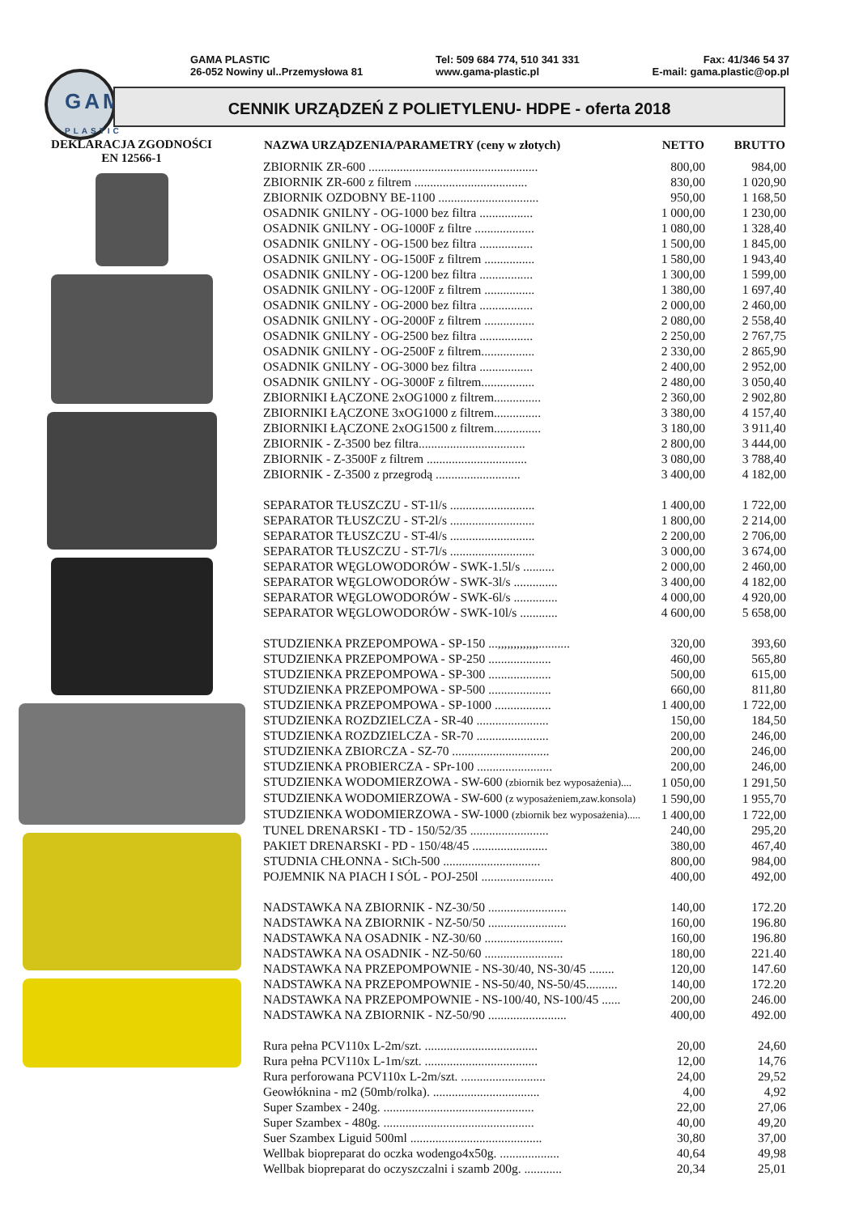GAMA
PLASTIC
GAMA PLASTIC
26-052 Nowiny ul..Przemysłowa 81
Tel: 509 684 774, 510 341 331
www.gama-plastic.pl
Fax: 41/346 54 37
E-mail: gama.plastic@op.pl
CENNIK URZĄDZEŃ Z POLIETYLENU- HDPE - oferta 2018
DEKLARACJA ZGODNOŚCI
EN 12566-1
| NAZWA URZĄDZENIA/PARAMETRY (ceny w złotych) | NETTO | BRUTTO |
| --- | --- | --- |
| ZBIORNIK ZR-600 ...................................................... | 800,00 | 984,00 |
| ZBIORNIK ZR-600 z filtrem .................................... | 830,00 | 1 020,90 |
| ZBIORNIK OZDOBNY BE-1100 ................................ | 950,00 | 1 168,50 |
| OSADNIK GNILNY - OG-1000 bez filtra ................. | 1 000,00 | 1 230,00 |
| OSADNIK GNILNY - OG-1000F z filtre ................... | 1 080,00 | 1 328,40 |
| OSADNIK GNILNY - OG-1500 bez filtra ................. | 1 500,00 | 1 845,00 |
| OSADNIK GNILNY - OG-1500F z filtrem ................ | 1 580,00 | 1 943,40 |
| OSADNIK GNILNY - OG-1200 bez filtra ................. | 1 300,00 | 1 599,00 |
| OSADNIK GNILNY - OG-1200F z filtrem ................ | 1 380,00 | 1 697,40 |
| OSADNIK GNILNY - OG-2000 bez filtra ................. | 2 000,00 | 2 460,00 |
| OSADNIK GNILNY - OG-2000F z filtrem ................ | 2 080,00 | 2 558,40 |
| OSADNIK GNILNY - OG-2500 bez filtra ................. | 2 250,00 | 2 767,75 |
| OSADNIK GNILNY - OG-2500F z filtrem................. | 2 330,00 | 2 865,90 |
| OSADNIK GNILNY - OG-3000 bez filtra ................. | 2 400,00 | 2 952,00 |
| OSADNIK GNILNY - OG-3000F z filtrem................. | 2 480,00 | 3 050,40 |
| ZBIORNIKI ŁĄCZONE 2xOG1000 z filtrem............... | 2 360,00 | 2 902,80 |
| ZBIORNIKI ŁĄCZONE 3xOG1000 z filtrem............... | 3 380,00 | 4 157,40 |
| ZBIORNIKI ŁĄCZONE 2xOG1500 z filtrem............... | 3 180,00 | 3 911,40 |
| ZBIORNIK - Z-3500 bez filtra.................................. | 2 800,00 | 3 444,00 |
| ZBIORNIK - Z-3500F z filtrem ................................ | 3 080,00 | 3 788,40 |
| ZBIORNIK - Z-3500 z przegrodą ........................... | 3 400,00 | 4 182,00 |
| SEPARATOR TŁUSZCZU - ST-1l/s ........................... | 1 400,00 | 1 722,00 |
| SEPARATOR TŁUSZCZU - ST-2l/s ........................... | 1 800,00 | 2 214,00 |
| SEPARATOR TŁUSZCZU - ST-4l/s ........................... | 2 200,00 | 2 706,00 |
| SEPARATOR TŁUSZCZU - ST-7l/s ........................... | 3 000,00 | 3 674,00 |
| SEPARATOR WĘGLOWODORÓW - SWK-1.5l/s .......... | 2 000,00 | 2 460,00 |
| SEPARATOR WĘGLOWODORÓW - SWK-3l/s .............. | 3 400,00 | 4 182,00 |
| SEPARATOR WĘGLOWODORÓW - SWK-6l/s .............. | 4 000,00 | 4 920,00 |
| SEPARATOR WĘGLOWODORÓW - SWK-10l/s ............ | 4 600,00 | 5 658,00 |
| STUDZIENKA PRZEPOMPOWA - SP-150 ...,,,,,,,,,,,,,.......... | 320,00 | 393,60 |
| STUDZIENKA PRZEPOMPOWA - SP-250 .................... | 460,00 | 565,80 |
| STUDZIENKA PRZEPOMPOWA - SP-300 .................... | 500,00 | 615,00 |
| STUDZIENKA PRZEPOMPOWA - SP-500 .................... | 660,00 | 811,80 |
| STUDZIENKA PRZEPOMPOWA - SP-1000 .................. | 1 400,00 | 1 722,00 |
| STUDZIENKA ROZDZIELCZA - SR-40 ....................... | 150,00 | 184,50 |
| STUDZIENKA ROZDZIELCZA - SR-70 ....................... | 200,00 | 246,00 |
| STUDZIENKA ZBIORCZA - SZ-70 ............................... | 200,00 | 246,00 |
| STUDZIENKA PROBIERCZA - SPr-100 ........................ | 200,00 | 246,00 |
| STUDZIENKA WODOMIERZOWA - SW-600 (zbiornik bez wyposażenia).... | 1 050,00 | 1 291,50 |
| STUDZIENKA WODOMIERZOWA - SW-600 (z wyposażeniem,zaw.konsola) | 1 590,00 | 1 955,70 |
| STUDZIENKA WODOMIERZOWA - SW-1000 (zbiornik bez wyposażenia)..... | 1 400,00 | 1 722,00 |
| TUNEL DRENARSKI - TD - 150/52/35 ......................... | 240,00 | 295,20 |
| PAKIET DRENARSKI - PD - 150/48/45 ........................ | 380,00 | 467,40 |
| STUDNIA CHŁONNA - StCh-500 ............................... | 800,00 | 984,00 |
| POJEMNIK NA PIACH I SÓL - POJ-250l ....................... | 400,00 | 492,00 |
| NADSTAWKA NA ZBIORNIK - NZ-30/50 ......................... | 140,00 | 172.20 |
| NADSTAWKA NA ZBIORNIK - NZ-50/50 ......................... | 160,00 | 196.80 |
| NADSTAWKA NA OSADNIK - NZ-30/60 ......................... | 160,00 | 196.80 |
| NADSTAWKA NA OSADNIK - NZ-50/60 ......................... | 180,00 | 221.40 |
| NADSTAWKA NA PRZEPOMPOWNIE - NS-30/40, NS-30/45 ........ | 120,00 | 147.60 |
| NADSTAWKA NA PRZEPOMPOWNIE - NS-50/40, NS-50/45.......... | 140,00 | 172.20 |
| NADSTAWKA NA PRZEPOMPOWNIE - NS-100/40, NS-100/45 ...... | 200,00 | 246.00 |
| NADSTAWKA NA ZBIORNIK - NZ-50/90 ......................... | 400,00 | 492.00 |
| Rura pełna PCV110x L-2m/szt. .................................... | 20,00 | 24,60 |
| Rura pełna PCV110x L-1m/szt. .................................... | 12,00 | 14,76 |
| Rura perforowana PCV110x L-2m/szt. ........................... | 24,00 | 29,52 |
| Geowłóknina - m2 (50mb/rolka). .................................. | 4,00 | 4,92 |
| Super Szambex - 240g. ................................................ | 22,00 | 27,06 |
| Super Szambex - 480g. ................................................ | 40,00 | 49,20 |
| Suer Szambex Liguid 500ml .......................................... | 30,80 | 37,00 |
| Wellbak biopreparat do oczka wodengo4x50g. ................... | 40,64 | 49,98 |
| Wellbak biopreparat do oczyszczalni i szamb 200g. ............ | 20,34 | 25,01 |